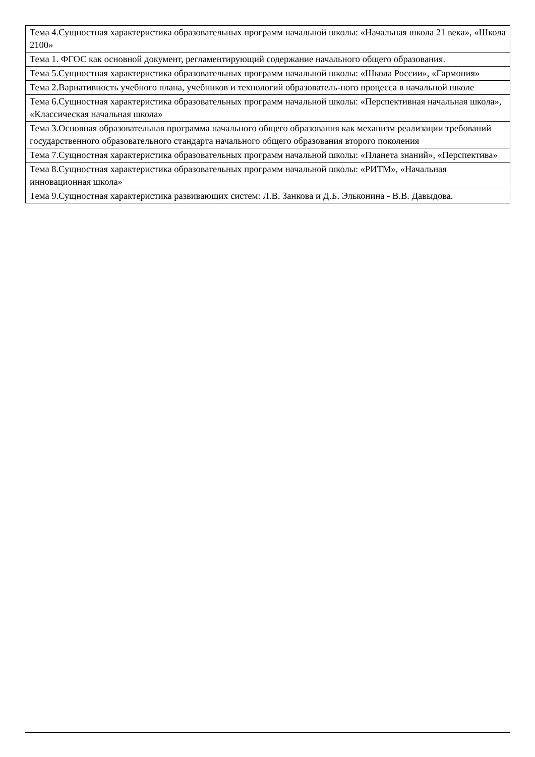| Тема 4.Сущностная характеристика образовательных программ начальной школы: «Начальная школа 21 века», «Школа 2100» |
| Тема 1. ФГОС как основной документ, регламентирующий содержание начального общего образования. |
| Тема 5.Сущностная характеристика образовательных программ начальной школы: «Школа России», «Гармония» |
| Тема 2.Вариативность учебного плана, учебников и технологий образователь-ного процесса в начальной школе |
| Тема 6.Сущностная характеристика образовательных программ начальной школы: «Перспективная начальная школа», «Классическая начальная школа» |
| Тема 3.Основная образовательная программа начального общего образования как механизм реализации требований государственного образовательного стандарта начального общего образования второго поколения |
| Тема 7.Сущностная характеристика образовательных программ начальной школы: «Планета знаний», «Перспектива» |
| Тема 8.Сущностная характеристика образовательных программ начальной школы: «РИТМ», «Начальная инновационная школа» |
| Тема 9.Сущностная характеристика развивающих систем: Л.В. Занкова и Д.Б. Эльконина - В.В. Давыдова. |